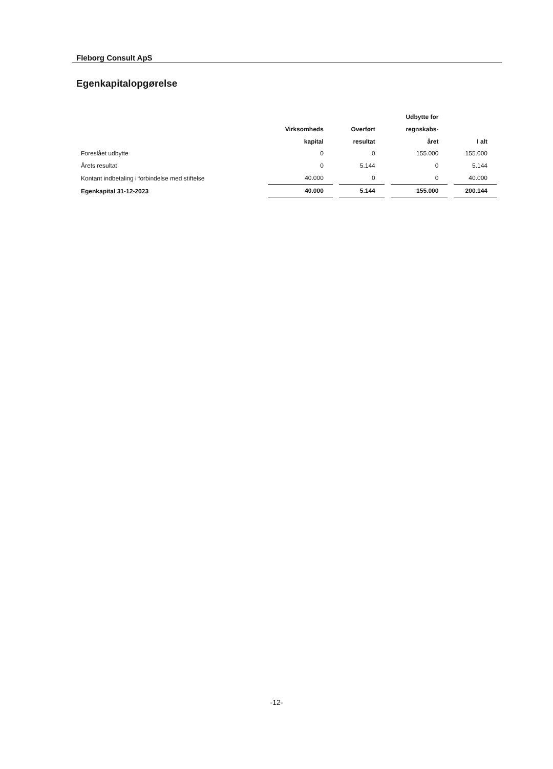Fleborg Consult ApS
Egenkapitalopgørelse
| | | | Udbytte for | |
| --- | --- | --- | --- | --- |
| | Virksomheds | Overført | regnskabs- | |
| | kapital | resultat | året | I alt |
| Foreslået udbytte | 0 | 0 | 155.000 | 155.000 |
| Årets resultat | 0 | 5.144 | 0 | 5.144 |
| Kontant indbetaling i forbindelse med stiftelse | 40.000 | 0 | 0 | 40.000 |
| Egenkapital 31-12-2023 | 40.000 | 5.144 | 155.000 | 200.144 |
-12-